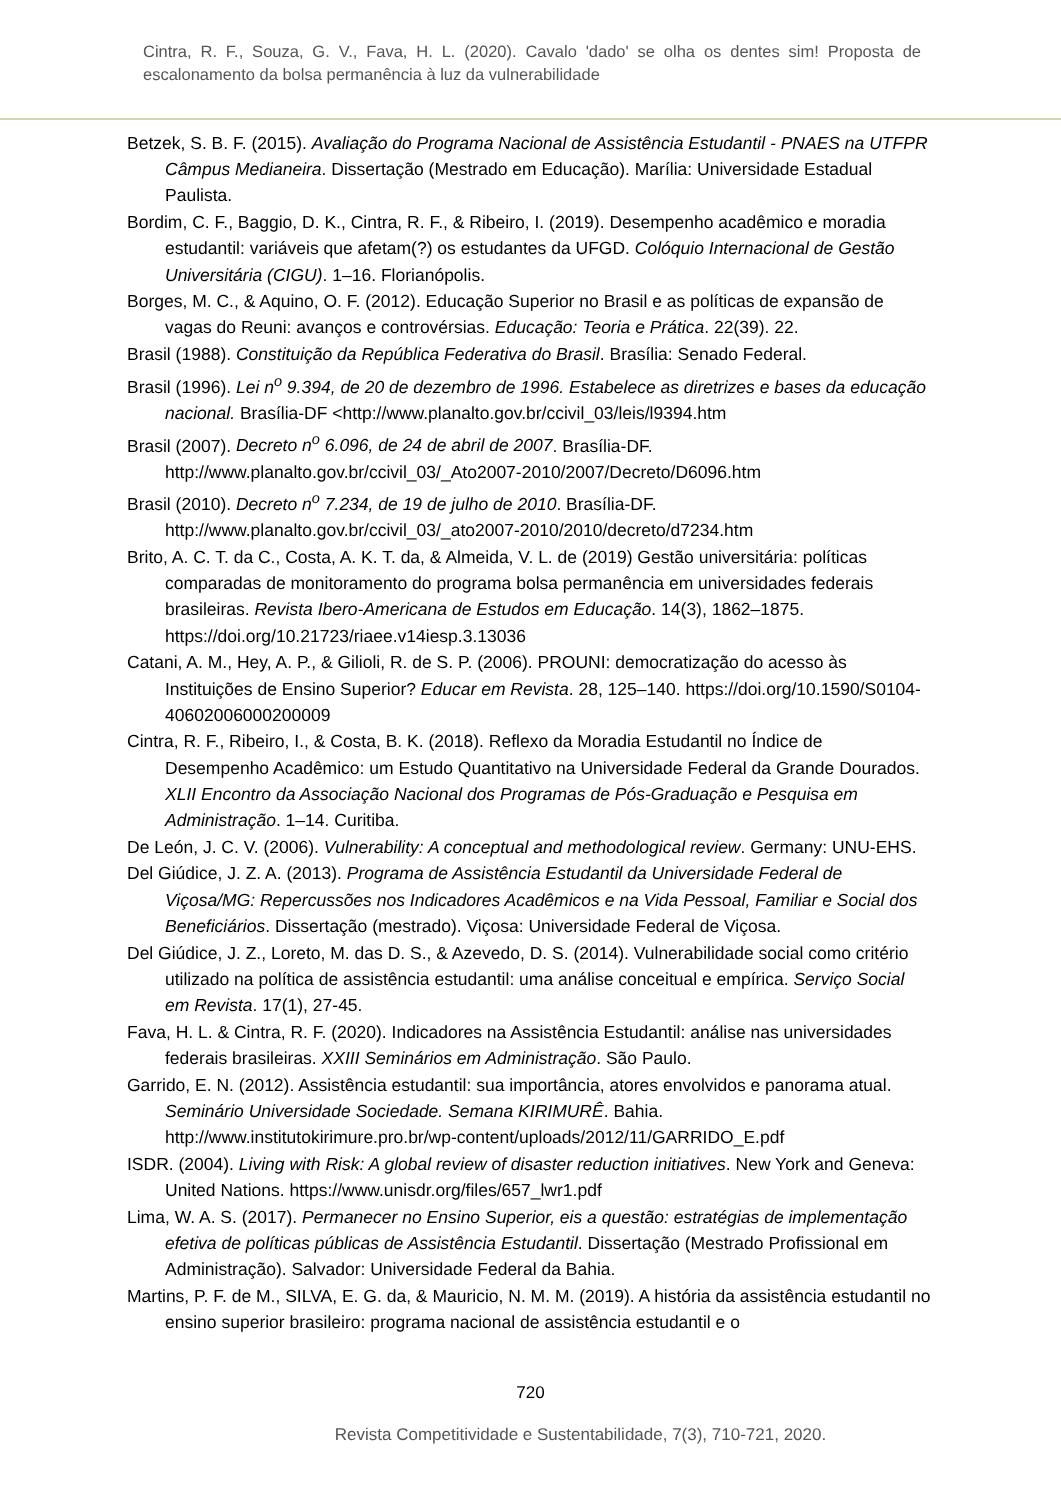Cintra, R. F., Souza, G. V., Fava, H. L. (2020). Cavalo 'dado' se olha os dentes sim! Proposta de escalonamento da bolsa permanência à luz da vulnerabilidade
Betzek, S. B. F. (2015). Avaliação do Programa Nacional de Assistência Estudantil - PNAES na UTFPR Câmpus Medianeira. Dissertação (Mestrado em Educação). Marília: Universidade Estadual Paulista.
Bordim, C. F., Baggio, D. K., Cintra, R. F., & Ribeiro, I. (2019). Desempenho acadêmico e moradia estudantil: variáveis que afetam(?) os estudantes da UFGD. Colóquio Internacional de Gestão Universitária (CIGU). 1–16. Florianópolis.
Borges, M. C., & Aquino, O. F. (2012). Educação Superior no Brasil e as políticas de expansão de vagas do Reuni: avanços e controvérsias. Educação: Teoria e Prática. 22(39). 22.
Brasil (1988). Constituição da República Federativa do Brasil. Brasília: Senado Federal.
Brasil (1996). Lei n<sup>o</sup> 9.394, de 20 de dezembro de 1996. Estabelece as diretrizes e bases da educação nacional. Brasília-DF <http://www.planalto.gov.br/ccivil_03/leis/l9394.htm
Brasil (2007). Decreto n<sup>o</sup> 6.096, de 24 de abril de 2007. Brasília-DF. http://www.planalto.gov.br/ccivil_03/_Ato2007-2010/2007/Decreto/D6096.htm
Brasil (2010). Decreto n<sup>o</sup> 7.234, de 19 de julho de 2010. Brasília-DF. http://www.planalto.gov.br/ccivil_03/_ato2007-2010/2010/decreto/d7234.htm
Brito, A. C. T. da C., Costa, A. K. T. da, & Almeida, V. L. de (2019) Gestão universitária: políticas comparadas de monitoramento do programa bolsa permanência em universidades federais brasileiras. Revista Ibero-Americana de Estudos em Educação. 14(3), 1862–1875. https://doi.org/10.21723/riaee.v14iesp.3.13036
Catani, A. M., Hey, A. P., & Gilioli, R. de S. P. (2006). PROUNI: democratização do acesso às Instituições de Ensino Superior? Educar em Revista. 28, 125–140. https://doi.org/10.1590/S0104-40602006000200009
Cintra, R. F., Ribeiro, I., & Costa, B. K. (2018). Reflexo da Moradia Estudantil no Índice de Desempenho Acadêmico: um Estudo Quantitativo na Universidade Federal da Grande Dourados. XLII Encontro da Associação Nacional dos Programas de Pós-Graduação e Pesquisa em Administração. 1–14. Curitiba.
De León, J. C. V. (2006). Vulnerability: A conceptual and methodological review. Germany: UNU-EHS.
Del Giúdice, J. Z. A. (2013). Programa de Assistência Estudantil da Universidade Federal de Viçosa/MG: Repercussões nos Indicadores Acadêmicos e na Vida Pessoal, Familiar e Social dos Beneficiários. Dissertação (mestrado). Viçosa: Universidade Federal de Viçosa.
Del Giúdice, J. Z., Loreto, M. das D. S., & Azevedo, D. S. (2014). Vulnerabilidade social como critério utilizado na política de assistência estudantil: uma análise conceitual e empírica. Serviço Social em Revista. 17(1), 27-45.
Fava, H. L. & Cintra, R. F. (2020). Indicadores na Assistência Estudantil: análise nas universidades federais brasileiras. XXIII Seminários em Administração. São Paulo.
Garrido, E. N. (2012). Assistência estudantil: sua importância, atores envolvidos e panorama atual. Seminário Universidade Sociedade. Semana KIRIMURÊ. Bahia. http://www.institutokirimure.pro.br/wp-content/uploads/2012/11/GARRIDO_E.pdf
ISDR. (2004). Living with Risk: A global review of disaster reduction initiatives. New York and Geneva: United Nations. https://www.unisdr.org/files/657_lwr1.pdf
Lima, W. A. S. (2017). Permanecer no Ensino Superior, eis a questão: estratégias de implementação efetiva de políticas públicas de Assistência Estudantil. Dissertação (Mestrado Profissional em Administração). Salvador: Universidade Federal da Bahia.
Martins, P. F. de M., SILVA, E. G. da, & Mauricio, N. M. M. (2019). A história da assistência estudantil no ensino superior brasileiro: programa nacional de assistência estudantil e o
720
Revista Competitividade e Sustentabilidade, 7(3), 710-721, 2020.